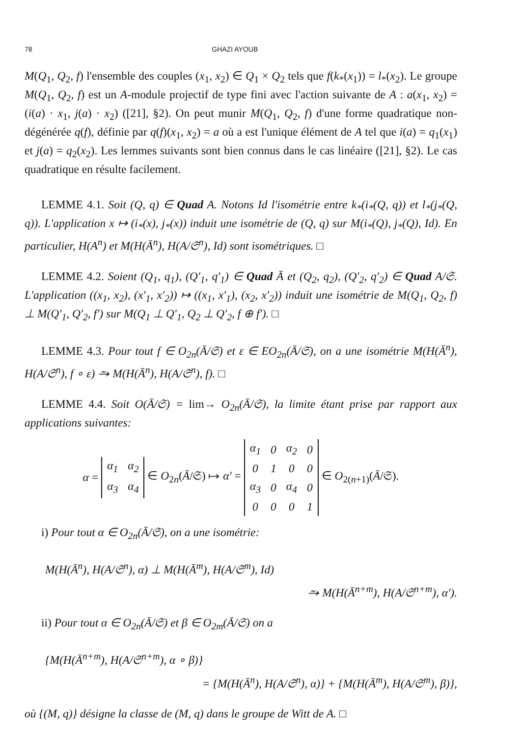78 GHAZI AYOUB
M(Q<sub>1</sub>, Q<sub>2</sub>, f) l'ensemble des couples (x<sub>1</sub>, x<sub>2</sub>) ∈ Q<sub>1</sub> × Q<sub>2</sub> tels que f(k<sub>*</sub>(x<sub>1</sub>)) = l<sub>*</sub>(x<sub>2</sub>). Le groupe M(Q<sub>1</sub>, Q<sub>2</sub>, f) est un A-module projectif de type fini avec l'action suivante de A : a(x<sub>1</sub>, x<sub>2</sub>) = (i(a) · x<sub>1</sub>, j(a) · x<sub>2</sub>) ([21], §2). On peut munir M(Q<sub>1</sub>, Q<sub>2</sub>, f) d'une forme quadratique non-dégénérée q(f), définie par q(f)(x<sub>1</sub>, x<sub>2</sub>) = a où a est l'unique élément de A tel que i(a) = q<sub>1</sub>(x<sub>1</sub>) et j(a) = q<sub>2</sub>(x<sub>2</sub>). Les lemmes suivants sont bien connus dans le cas linéaire ([21], §2). Le cas quadratique en résulte facilement.
LEMME 4.1. Soit (Q, q) ∈ Quad A. Notons Id l'isométrie entre k<sub>*</sub>(i<sub>*</sub>(Q, q)) et l<sub>*</sub>(j<sub>*</sub>(Q, q)). L'application x ↦ (i<sub>*</sub>(x), j<sub>*</sub>(x)) induit une isométrie de (Q, q) sur M(i<sub>*</sub>(Q), j<sub>*</sub>(Q), Id). En particulier, H(A<sup>n</sup>) et M(H(Ā<sup>n</sup>), H(A/𝔖<sup>n</sup>), Id) sont isométriques. □
LEMME 4.2. Soient (Q<sub>1</sub>, q<sub>1</sub>), (Q′<sub>1</sub>, q′<sub>1</sub>) ∈ Quad Ā et (Q<sub>2</sub>, q<sub>2</sub>), (Q′<sub>2</sub>, q′<sub>2</sub>) ∈ Quad A/𝔖. L'application ((x<sub>1</sub>, x<sub>2</sub>), (x′<sub>1</sub>, x′<sub>2</sub>)) ↦ ((x<sub>1</sub>, x′<sub>1</sub>), (x<sub>2</sub>, x′<sub>2</sub>)) induit une isométrie de M(Q<sub>1</sub>, Q<sub>2</sub>, f) ⊥ M(Q′<sub>1</sub>, Q′<sub>2</sub>, f′) sur M(Q<sub>1</sub> ⊥ Q′<sub>1</sub>, Q<sub>2</sub> ⊥ Q′<sub>2</sub>, f ⊕ f′). □
LEMME 4.3. Pour tout f ∈ O<sub>2n</sub>(Ā/𝔖) et ε ∈ EO<sub>2n</sub>(Ā/𝔖), on a une isométrie M(H(Ā<sup>n</sup>), H(A/𝔖<sup>n</sup>), f ∘ ε) ⥲ M(H(Ā<sup>n</sup>), H(A/𝔖<sup>n</sup>), f). □
LEMME 4.4. Soit O(Ā/𝔖) = lim→ O<sub>2n</sub>(Ā/𝔖), la limite étant prise par rapport aux applications suivantes:
α =
| α<sub>1</sub> | α<sub>2</sub> |
| α<sub>3</sub> | α<sub>4</sub> |
∈ O<sub>2n</sub>(Ā/𝔖) ↦ α′ =
| α<sub>1</sub> | 0 | α<sub>2</sub> | 0 |
| 0 | 1 | 0 | 0 |
| α<sub>3</sub> | 0 | α<sub>4</sub> | 0 |
| 0 | 0 | 0 | 1 |
∈ O<sub>2(n+1)</sub>(Ā/𝔖).
i) Pour tout α ∈ O<sub>2n</sub>(Ā/𝔖), on a une isométrie:
M(H(Ā<sup>n</sup>), H(A/𝔖<sup>n</sup>), α) ⊥ M(H(Ā<sup>m</sup>), H(A/𝔖<sup>m</sup>), Id)
⥲ M(H(Ā<sup>n+m</sup>), H(A/𝔖<sup>n+m</sup>), α′).
ii) Pour tout α ∈ O<sub>2n</sub>(Ā/𝔖) et β ∈ O<sub>2m</sub>(Ā/𝔖) on a
{M(H(Ā<sup>n+m</sup>), H(A/𝔖<sup>n+m</sup>), α ∘ β)}
= {M(H(Ā<sup>n</sup>), H(A/𝔖<sup>n</sup>), α)} + {M(H(Ā<sup>m</sup>), H(A/𝔖<sup>m</sup>), β)},
où {(M, q)} désigne la classe de (M, q) dans le groupe de Witt de A. □